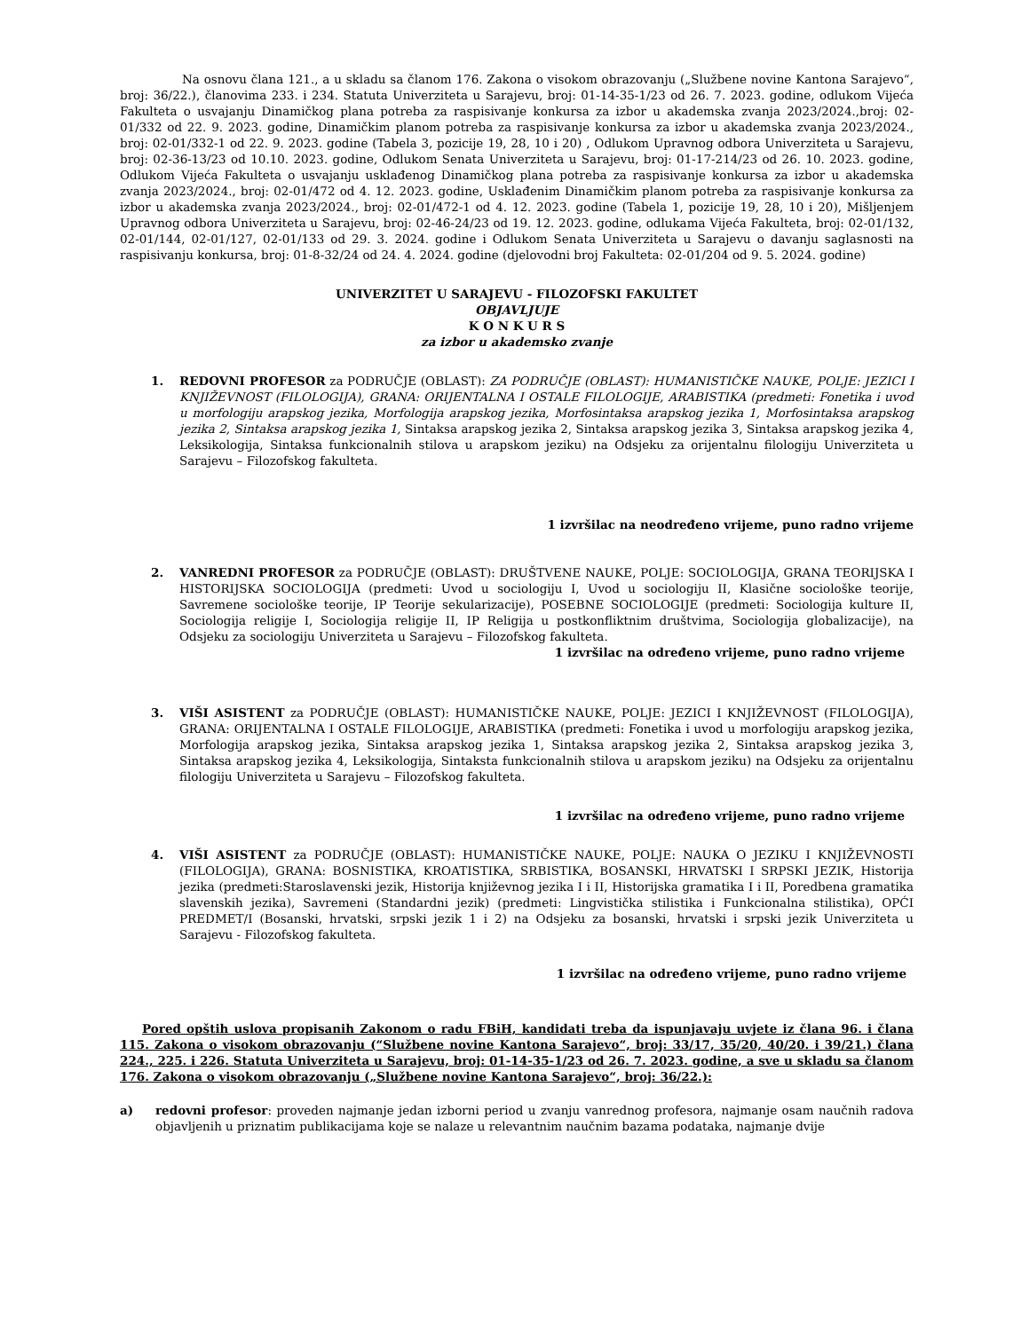Na osnovu člana 121., a u skladu sa članom 176. Zakona o visokom obrazovanju („Službene novine Kantona Sarajevo“, broj: 36/22.), članovima 233. i 234. Statuta Univerziteta u Sarajevu, broj: 01-14-35-1/23 od 26. 7. 2023. godine, odlukom Vijeća Fakulteta o usvajanju Dinamičkog plana potreba za raspisivanje konkursa za izbor u akademska zvanja 2023/2024.,broj: 02-01/332 od 22. 9. 2023. godine, Dinamičkim planom potreba za raspisivanje konkursa za izbor u akademska zvanja 2023/2024., broj: 02-01/332-1 od 22. 9. 2023. godine (Tabela 3, pozicije 19, 28, 10 i 20) , Odlukom Upravnog odbora Univerziteta u Sarajevu, broj: 02-36-13/23 od 10.10. 2023. godine, Odlukom Senata Univerziteta u Sarajevu, broj: 01-17-214/23 od 26. 10. 2023. godine, Odlukom Vijeća Fakulteta o usvajanju usklađenog Dinamičkog plana potreba za raspisivanje konkursa za izbor u akademska zvanja 2023/2024., broj: 02-01/472 od 4. 12. 2023. godine, Usklađenim Dinamičkim planom potreba za raspisivanje konkursa za izbor u akademska zvanja 2023/2024., broj: 02-01/472-1 od 4. 12. 2023. godine (Tabela 1, pozicije 19, 28, 10 i 20), Mišljenjem Upravnog odbora Univerziteta u Sarajevu, broj: 02-46-24/23 od 19. 12. 2023. godine, odlukama Vijeća Fakulteta, broj: 02-01/132, 02-01/144, 02-01/127, 02-01/133 od 29. 3. 2024. godine i Odlukom Senata Univerziteta u Sarajevu o davanju saglasnosti na raspisivanju konkursa, broj: 01-8-32/24 od 24. 4. 2024. godine (djelovodni broj Fakulteta: 02-01/204 od 9. 5. 2024. godine)
UNIVERZITET U SARAJEVU - FILOZOFSKI FAKULTET
OBJAVLJUJE
K O N K U R S
za izbor u akademsko zvanje
1. REDOVNI PROFESOR za PODRUČJE (OBLAST): ZA PODRUČJE (OBLAST): HUMANISTIČKE NAUKE, POLJE: JEZICI I KNJIŽEVNOST (FILOLOGIJA), GRANA: ORIJENTALNA I OSTALE FILOLOGIJE, ARABISTIKA (predmeti: Fonetika i uvod u morfologiju arapskog jezika, Morfologija arapskog jezika, Morfosintaksa arapskog jezika 1, Morfosintaksa arapskog jezika 2, Sintaksa arapskog jezika 1, Sintaksa arapskog jezika 2, Sintaksa arapskog jezika 3, Sintaksa arapskog jezika 4, Leksikologija, Sintaksa funkcionalnih stilova u arapskom jeziku) na Odsjeku za orijentalnu filologiju Univerziteta u Sarajevu – Filozofskog fakulteta.
1 izvršilac na neodređeno vrijeme, puno radno vrijeme
2. VANREDNI PROFESOR za PODRUČJE (OBLAST): DRUŠTVENE NAUKE, POLJE: SOCIOLOGIJA, GRANA TEORIJSKA I HISTORIJSKA SOCIOLOGIJA (predmeti: Uvod u sociologiju I, Uvod u sociologiju II, Klasične sociološke teorije, Savremene sociološke teorije, IP Teorije sekularizacije), POSEBNE SOCIOLOGIJE (predmeti: Sociologija kulture II, Sociologija religije I, Sociologija religije II, IP Religija u postkonfliktnim društvima, Sociologija globalizacije), na Odsjeku za sociologiju Univerziteta u Sarajevu – Filozofskog fakulteta.
1 izvršilac na određeno vrijeme, puno radno vrijeme
3. VIŠI ASISTENT za PODRUČJE (OBLAST): HUMANISTIČKE NAUKE, POLJE: JEZICI I KNJIŽEVNOST (FILOLOGIJA), GRANA: ORIJENTALNA I OSTALE FILOLOGIJE, ARABISTIKA (predmeti: Fonetika i uvod u morfologiju arapskog jezika, Morfologija arapskog jezika, Sintaksa arapskog jezika 1, Sintaksa arapskog jezika 2, Sintaksa arapskog jezika 3, Sintaksa arapskog jezika 4, Leksikologija, Sintaksta funkcionalnih stilova u arapskom jeziku) na Odsjeku za orijentalnu filologiju Univerziteta u Sarajevu – Filozofskog fakulteta.
1 izvršilac na određeno vrijeme, puno radno vrijeme
4. VIŠI ASISTENT za PODRUČJE (OBLAST): HUMANISTIČKE NAUKE, POLJE: NAUKA O JEZIKU I KNJIŽEVNOSTI (FILOLOGIJA), GRANA: BOSNISTIKA, KROATISTIKA, SRBISTIKA, BOSANSKI, HRVATSKI I SRPSKI JEZIK, Historija jezika (predmeti:Staroslavenski jezik, Historija književnog jezika I i II, Historijska gramatika I i II, Poredbena gramatika slavenskih jezika), Savremeni (Standardni jezik) (predmeti: Lingvistička stilistika i Funkcionalna stilistika), OPĆI PREDMET/I (Bosanski, hrvatski, srpski jezik 1 i 2) na Odsjeku za bosanski, hrvatski i srpski jezik Univerziteta u Sarajevu - Filozofskog fakulteta.
1 izvršilac na određeno vrijeme, puno radno vrijeme
Pored opštih uslova propisanih Zakonom o radu FBiH, kandidati treba da ispunjavaju uvjete iz člana 96. i člana 115. Zakona o visokom obrazovanju (“Službene novine Kantona Sarajevo“, broj: 33/17, 35/20, 40/20. i 39/21.) člana 224., 225. i 226. Statuta Univerziteta u Sarajevu, broj: 01-14-35-1/23 od 26. 7. 2023. godine, a sve u skladu sa članom 176. Zakona o visokom obrazovanju („Službene novine Kantona Sarajevo“, broj: 36/22.):
a) redovni profesor: proveden najmanje jedan izborni period u zvanju vanrednog profesora, najmanje osam naučnih radova objavljenih u priznatim publikacijama koje se nalaze u relevantnim naučnim bazama podataka, najmanje dvije